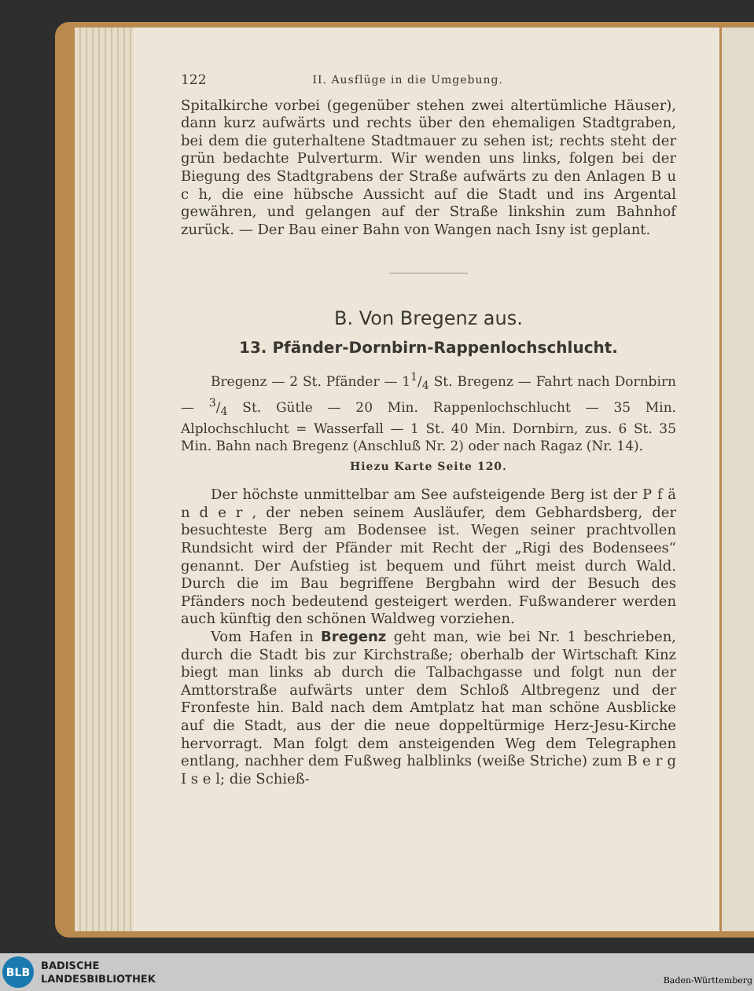122 II. Ausflüge in die Umgebung.
Spitalkirche vorbei (gegenüber stehen zwei altertümliche Häuser), dann kurz aufwärts und rechts über den ehemaligen Stadtgraben, bei dem die guterhaltene Stadtmauer zu sehen ist; rechts steht der grün bedachte Pulverturm. Wir wenden uns links, folgen bei der Biegung des Stadtgrabens der Straße aufwärts zu den Anlagen B u c h, die eine hübsche Aussicht auf die Stadt und ins Argental gewähren, und gelangen auf der Straße linkshin zum Bahnhof zurück. — Der Bau einer Bahn von Wangen nach Isny ist geplant.
B. Von Bregenz aus.
13. Pfänder-Dornbirn-Rappenlochschlucht.
Bregenz — 2 St. Pfänder — 11/4 St. Bregenz — Fahrt nach Dornbirn — 3/4 St. Gütle — 20 Min. Rappenlochschlucht — 35 Min. Alplochschlucht = Wasserfall — 1 St. 40 Min. Dornbirn, zus. 6 St. 35 Min. Bahn nach Bregenz (Anschluß Nr. 2) oder nach Ragaz (Nr. 14).
Hiezu Karte Seite 120.
Der höchste unmittelbar am See aufsteigende Berg ist der P f ä n d e r , der neben seinem Ausläufer, dem Gebhardsberg, der besuchteste Berg am Bodensee ist. Wegen seiner prachtvollen Rundsicht wird der Pfänder mit Recht der „Rigi des Bodensees“ genannt. Der Aufstieg ist bequem und führt meist durch Wald. Durch die im Bau begriffene Bergbahn wird der Besuch des Pfänders noch bedeutend gesteigert werden. Fußwanderer werden auch künftig den schönen Waldweg vorziehen.
Vom Hafen in Bregenz geht man, wie bei Nr. 1 beschrieben, durch die Stadt bis zur Kirchstraße; oberhalb der Wirtschaft Kinz biegt man links ab durch die Talbachgasse und folgt nun der Amttorstraße aufwärts unter dem Schloß Altbregenz und der Fronfeste hin. Bald nach dem Amtplatz hat man schöne Ausblicke auf die Stadt, aus der die neue doppeltürmige Herz-Jesu-Kirche hervorragt. Man folgt dem ansteigenden Weg dem Telegraphen entlang, nachher dem Fußweg halblinks (weiße Striche) zum B e r g I s e l; die Schieß-
BLB
BADISCHE
LANDESBIBLIOTHEK
Baden-Württemberg